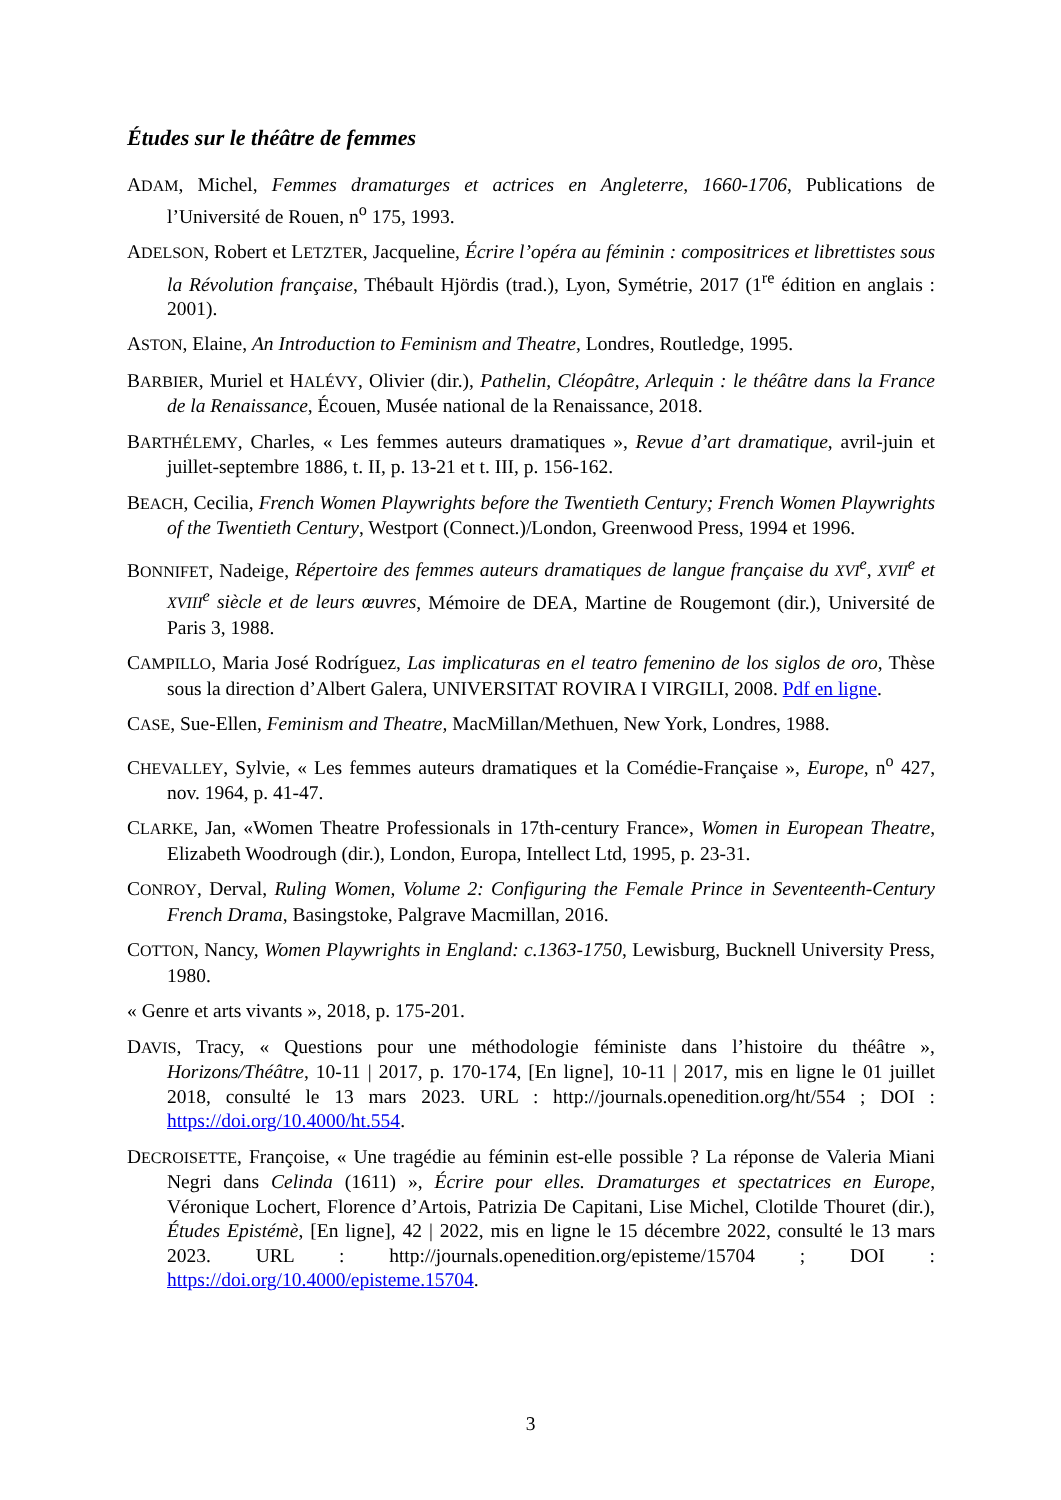Études sur le théâtre de femmes
ADAM, Michel, Femmes dramaturges et actrices en Angleterre, 1660-1706, Publications de l’Université de Rouen, n<sup>o</sup> 175, 1993.
ADELSON, Robert et LETZTER, Jacqueline, Écrire l’opéra au féminin : compositrices et librettistes sous la Révolution française, Thébault Hjördis (trad.), Lyon, Symétrie, 2017 (1<sup>re</sup> édition en anglais : 2001).
ASTON, Elaine, An Introduction to Feminism and Theatre, Londres, Routledge, 1995.
BARBIER, Muriel et HALÉVY, Olivier (dir.), Pathelin, Cléopâtre, Arlequin : le théâtre dans la France de la Renaissance, Écouen, Musée national de la Renaissance, 2018.
BARTHÉLEMY, Charles, « Les femmes auteurs dramatiques », Revue d’art dramatique, avril-juin et juillet-septembre 1886, t. II, p. 13-21 et t. III, p. 156-162.
BEACH, Cecilia, French Women Playwrights before the Twentieth Century; French Women Playwrights of the Twentieth Century, Westport (Connect.)/London, Greenwood Press, 1994 et 1996.
BONNIFET, Nadeige, Répertoire des femmes auteurs dramatiques de langue française du XVI<sup>e</sup>, XVII<sup>e</sup> et XVIII<sup>e</sup> siècle et de leurs œuvres, Mémoire de DEA, Martine de Rougemont (dir.), Université de Paris 3, 1988.
CAMPILLO, Maria José Rodríguez, Las implicaturas en el teatro femenino de los siglos de oro, Thèse sous la direction d’Albert Galera, UNIVERSITAT ROVIRA I VIRGILI, 2008. Pdf en ligne.
CASE, Sue-Ellen, Feminism and Theatre, MacMillan/Methuen, New York, Londres, 1988.
CHEVALLEY, Sylvie, « Les femmes auteurs dramatiques et la Comédie-Française », Europe, n<sup>o</sup> 427, nov. 1964, p. 41-47.
CLARKE, Jan, «Women Theatre Professionals in 17th-century France», Women in European Theatre, Elizabeth Woodrough (dir.), London, Europa, Intellect Ltd, 1995, p. 23-31.
CONROY, Derval, Ruling Women, Volume 2: Configuring the Female Prince in Seventeenth-Century French Drama, Basingstoke, Palgrave Macmillan, 2016.
COTTON, Nancy, Women Playwrights in England: c.1363-1750, Lewisburg, Bucknell University Press, 1980.
« Genre et arts vivants », 2018, p. 175-201.
DAVIS, Tracy, « Questions pour une méthodologie féministe dans l’histoire du théâtre », Horizons/Théâtre, 10-11 | 2017, p. 170-174, [En ligne], 10-11 | 2017, mis en ligne le 01 juillet 2018, consulté le 13 mars 2023. URL : http://journals.openedition.org/ht/554 ; DOI : https://doi.org/10.4000/ht.554.
DECROISETTE, Françoise, « Une tragédie au féminin est-elle possible ? La réponse de Valeria Miani Negri dans Celinda (1611) », Écrire pour elles. Dramaturges et spectatrices en Europe, Véronique Lochert, Florence d’Artois, Patrizia De Capitani, Lise Michel, Clotilde Thouret (dir.), Études Epistémè, [En ligne], 42 | 2022, mis en ligne le 15 décembre 2022, consulté le 13 mars 2023. URL : http://journals.openedition.org/episteme/15704 ; DOI : https://doi.org/10.4000/episteme.15704.
3